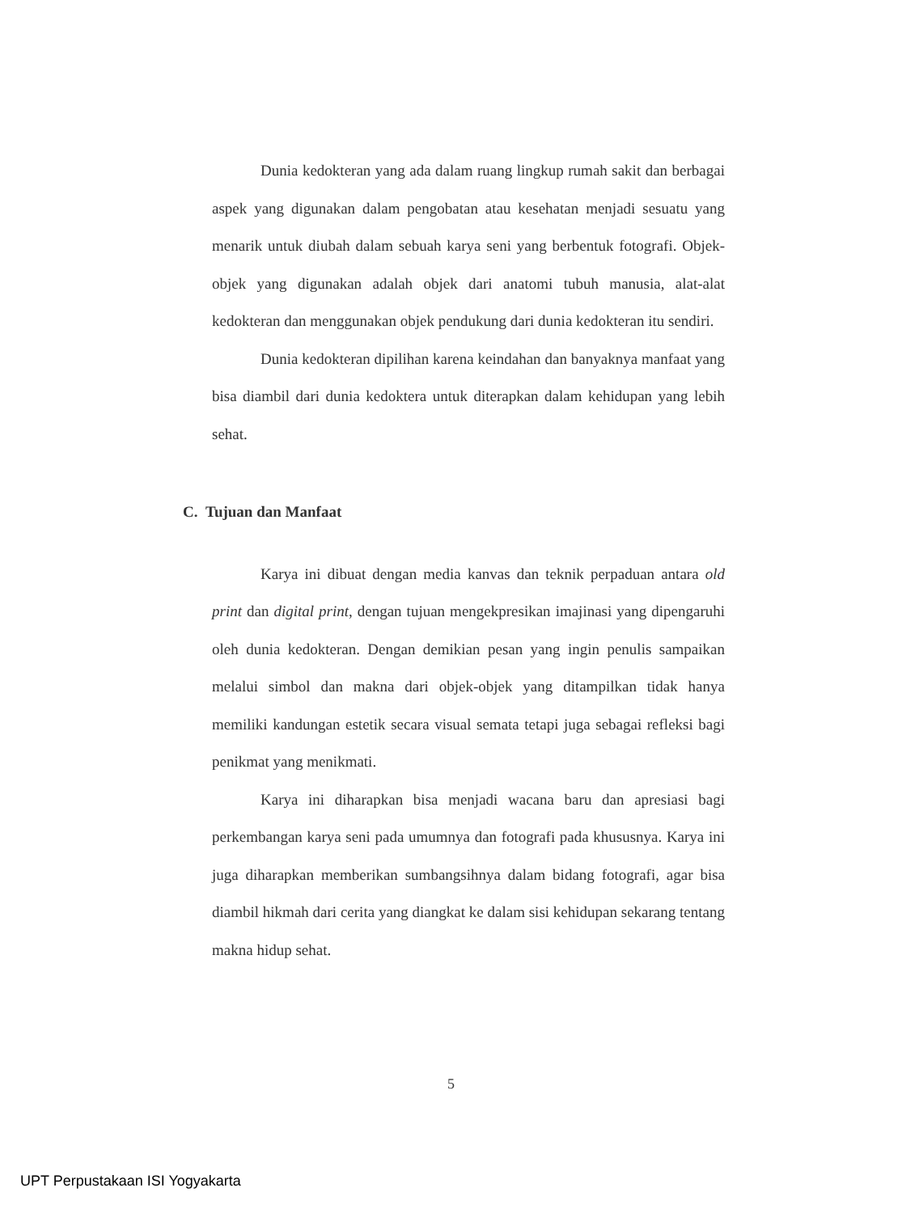Dunia kedokteran yang ada dalam ruang lingkup rumah sakit dan berbagai aspek yang digunakan dalam pengobatan atau kesehatan menjadi sesuatu yang menarik untuk diubah dalam sebuah karya seni yang berbentuk fotografi. Objek-objek yang digunakan adalah objek dari anatomi tubuh manusia, alat-alat kedokteran dan menggunakan objek pendukung dari dunia kedokteran itu sendiri.
Dunia kedokteran dipilihan karena keindahan dan banyaknya manfaat yang bisa diambil dari dunia kedoktera untuk diterapkan dalam kehidupan yang lebih sehat.
C. Tujuan dan Manfaat
Karya ini dibuat dengan media kanvas dan teknik perpaduan antara old print dan digital print, dengan tujuan mengekpresikan imajinasi yang dipengaruhi oleh dunia kedokteran. Dengan demikian pesan yang ingin penulis sampaikan melalui simbol dan makna dari objek-objek yang ditampilkan tidak hanya memiliki kandungan estetik secara visual semata tetapi juga sebagai refleksi bagi penikmat yang menikmati.
Karya ini diharapkan bisa menjadi wacana baru dan apresiasi bagi perkembangan karya seni pada umumnya dan fotografi pada khususnya. Karya ini juga diharapkan memberikan sumbangsihnya dalam bidang fotografi, agar bisa diambil hikmah dari cerita yang diangkat ke dalam sisi kehidupan sekarang tentang makna hidup sehat.
5
UPT Perpustakaan ISI Yogyakarta